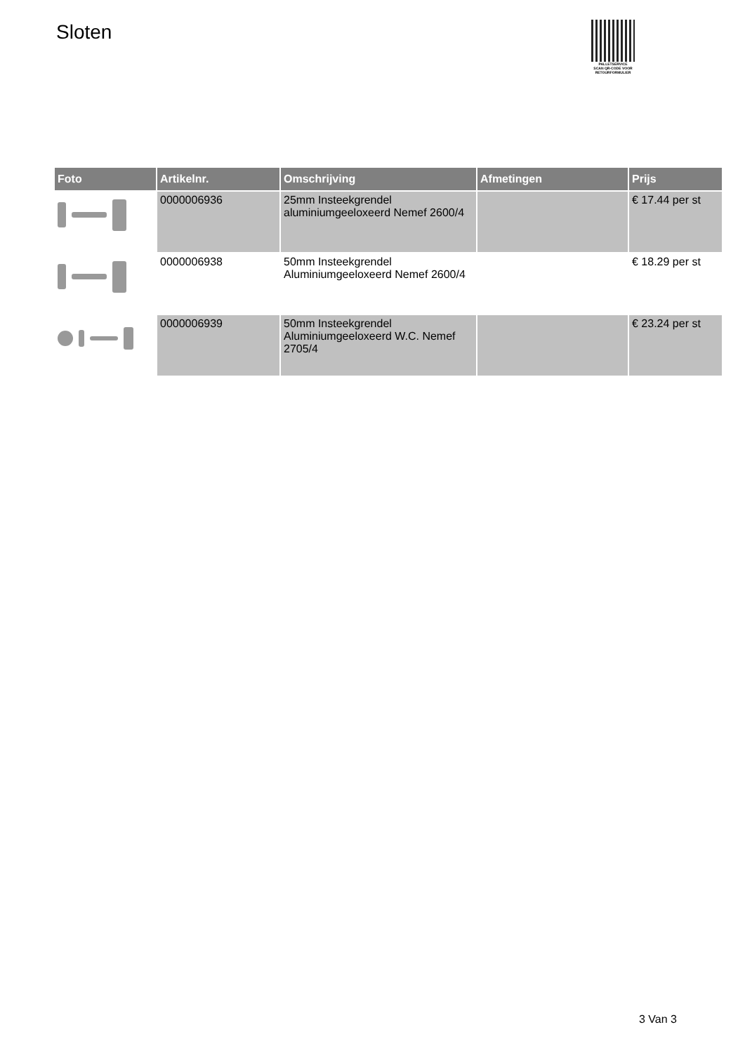Sloten
PALLETSERVICE
SCAN QR-CODE VOOR
RETOURFORMULIER
| Foto | Artikelnr. | Omschrijving | Afmetingen | Prijs |
| --- | --- | --- | --- | --- |
| | 0000006936 | 25mm Insteekgrendel aluminiumgeeloxeerd Nemef 2600/4 | | € 17.44 per st |
| | 0000006938 | 50mm Insteekgrendel Aluminiumgeeloxeerd Nemef 2600/4 | | € 18.29 per st |
| | 0000006939 | 50mm Insteekgrendel Aluminiumgeeloxeerd W.C. Nemef 2705/4 | | € 23.24 per st |
3 Van 3